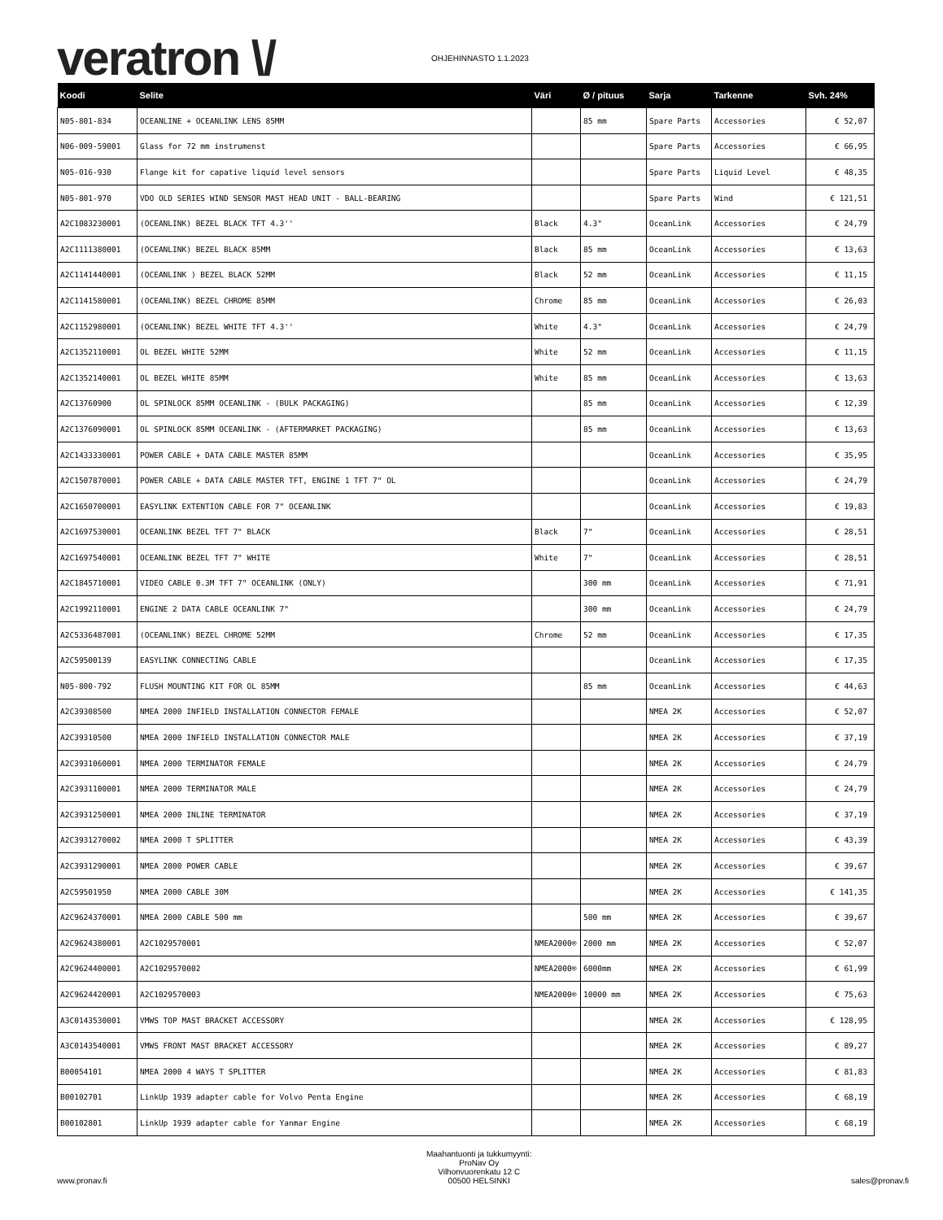veratron \/
OHJEHINNASTO 1.1.2023
| Koodi | Selite | Väri | Ø / pituus | Sarja | Tarkenne | Svh. 24% |
| --- | --- | --- | --- | --- | --- | --- |
| N05-801-834 | OCEANLINE + OCEANLINK LENS 85MM | | 85 mm | Spare Parts | Accessories | € 52,07 |
| N06-009-59001 | Glass for 72 mm instrumenst | | | Spare Parts | Accessories | € 66,95 |
| N05-016-930 | Flange kit for capative liquid level sensors | | | Spare Parts | Liquid Level | € 48,35 |
| N05-801-970 | VDO OLD SERIES WIND SENSOR MAST HEAD UNIT - BALL-BEARING | | | Spare Parts | Wind | € 121,51 |
| A2C1083230001 | (OCEANLINK) BEZEL BLACK TFT 4.3'' | Black | 4.3" | OceanLink | Accessories | € 24,79 |
| A2C1111380001 | (OCEANLINK) BEZEL BLACK 85MM | Black | 85 mm | OceanLink | Accessories | € 13,63 |
| A2C1141440001 | (OCEANLINK ) BEZEL BLACK 52MM | Black | 52 mm | OceanLink | Accessories | € 11,15 |
| A2C1141580001 | (OCEANLINK) BEZEL CHROME 85MM | Chrome | 85 mm | OceanLink | Accessories | € 26,03 |
| A2C1152980001 | (OCEANLINK) BEZEL WHITE TFT 4.3'' | White | 4.3" | OceanLink | Accessories | € 24,79 |
| A2C1352110001 | OL BEZEL WHITE 52MM | White | 52 mm | OceanLink | Accessories | € 11,15 |
| A2C1352140001 | OL BEZEL WHITE 85MM | White | 85 mm | OceanLink | Accessories | € 13,63 |
| A2C13760900 | OL SPINLOCK 85MM OCEANLINK - (BULK PACKAGING) | | 85 mm | OceanLink | Accessories | € 12,39 |
| A2C1376090001 | OL SPINLOCK 85MM OCEANLINK - (AFTERMARKET PACKAGING) | | 85 mm | OceanLink | Accessories | € 13,63 |
| A2C1433330001 | POWER CABLE + DATA CABLE MASTER 85MM | | | OceanLink | Accessories | € 35,95 |
| A2C1507870001 | POWER CABLE + DATA CABLE MASTER TFT, ENGINE 1 TFT 7" OL | | | OceanLink | Accessories | € 24,79 |
| A2C1650700001 | EASYLINK EXTENTION CABLE FOR 7" OCEANLINK | | | OceanLink | Accessories | € 19,83 |
| A2C1697530001 | OCEANLINK BEZEL TFT 7" BLACK | Black | 7" | OceanLink | Accessories | € 28,51 |
| A2C1697540001 | OCEANLINK BEZEL TFT 7" WHITE | White | 7" | OceanLink | Accessories | € 28,51 |
| A2C1845710001 | VIDEO CABLE 0.3M TFT 7" OCEANLINK (ONLY) | | 300 mm | OceanLink | Accessories | € 71,91 |
| A2C1992110001 | ENGINE 2 DATA CABLE OCEANLINK 7" | | 300 mm | OceanLink | Accessories | € 24,79 |
| A2C5336487001 | (OCEANLINK) BEZEL CHROME 52MM | Chrome | 52 mm | OceanLink | Accessories | € 17,35 |
| A2C59500139 | EASYLINK CONNECTING CABLE | | | OceanLink | Accessories | € 17,35 |
| N05-800-792 | FLUSH MOUNTING KIT FOR OL 85MM | | 85 mm | OceanLink | Accessories | € 44,63 |
| A2C39308500 | NMEA 2000 INFIELD INSTALLATION CONNECTOR FEMALE | | | NMEA 2K | Accessories | € 52,07 |
| A2C39310500 | NMEA 2000 INFIELD INSTALLATION CONNECTOR MALE | | | NMEA 2K | Accessories | € 37,19 |
| A2C3931060001 | NMEA 2000 TERMINATOR FEMALE | | | NMEA 2K | Accessories | € 24,79 |
| A2C3931100001 | NMEA 2000 TERMINATOR MALE | | | NMEA 2K | Accessories | € 24,79 |
| A2C3931250001 | NMEA 2000 INLINE TERMINATOR | | | NMEA 2K | Accessories | € 37,19 |
| A2C3931270002 | NMEA 2000 T SPLITTER | | | NMEA 2K | Accessories | € 43,39 |
| A2C3931290001 | NMEA 2000 POWER CABLE | | | NMEA 2K | Accessories | € 39,67 |
| A2C59501950 | NMEA 2000 CABLE 30M | | | NMEA 2K | Accessories | € 141,35 |
| A2C9624370001 | NMEA 2000 CABLE 500 mm | | 500 mm | NMEA 2K | Accessories | € 39,67 |
| A2C9624380001 | A2C1029570001 | NMEA2000® | 2000 mm | NMEA 2K | Accessories | € 52,07 |
| A2C9624400001 | A2C1029570002 | NMEA2000® | 6000mm | NMEA 2K | Accessories | € 61,99 |
| A2C9624420001 | A2C1029570003 | NMEA2000® | 10000 mm | NMEA 2K | Accessories | € 75,63 |
| A3C0143530001 | VMWS TOP MAST BRACKET ACCESSORY | | | NMEA 2K | Accessories | € 128,95 |
| A3C0143540001 | VMWS FRONT MAST BRACKET ACCESSORY | | | NMEA 2K | Accessories | € 89,27 |
| B00054101 | NMEA 2000 4 WAYS T SPLITTER | | | NMEA 2K | Accessories | € 81,83 |
| B00102701 | LinkUp 1939 adapter cable for Volvo Penta Engine | | | NMEA 2K | Accessories | € 68,19 |
| B00102801 | LinkUp 1939 adapter cable for Yanmar Engine | | | NMEA 2K | Accessories | € 68,19 |
www.pronav.fi
Maahantuonti ja tukkumyynti:
ProNav Oy
Vilhonvuorenkatu 12 C
00500 HELSINKI
sales@pronav.fi